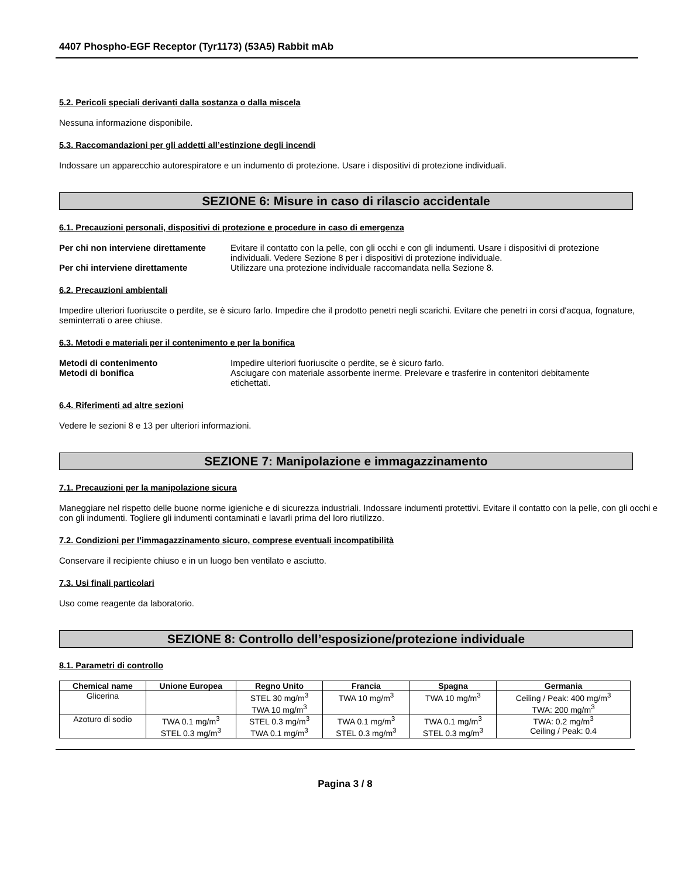4407 Phospho-EGF Receptor (Tyr1173) (53A5) Rabbit mAb
5.2. Pericoli speciali derivanti dalla sostanza o dalla miscela
Nessuna informazione disponibile.
5.3. Raccomandazioni per gli addetti all’estinzione degli incendi
Indossare un apparecchio autorespiratore e un indumento di protezione. Usare i dispositivi di protezione individuali.
SEZIONE 6: Misure in caso di rilascio accidentale
6.1. Precauzioni personali, dispositivi di protezione e procedure in caso di emergenza
Per chi non interviene direttamente Evitare il contatto con la pelle, con gli occhi e con gli indumenti. Usare i dispositivi di protezione individuali. Vedere Sezione 8 per i dispositivi di protezione individuale. Per chi interviene direttamente Utilizzare una protezione individuale raccomandata nella Sezione 8.
6.2. Precauzioni ambientali
Impedire ulteriori fuoriuscite o perdite, se è sicuro farlo. Impedire che il prodotto penetri negli scarichi. Evitare che penetri in corsi d'acqua, fognature, seminterrati o aree chiuse.
6.3. Metodi e materiali per il contenimento e per la bonifica
Metodi di contenimento Impedire ulteriori fuoriuscite o perdite, se è sicuro farlo. Metodi di bonifica Asciugare con materiale assorbente inerme. Prelevare e trasferire in contenitori debitamente etichettati.
6.4. Riferimenti ad altre sezioni
Vedere le sezioni 8 e 13 per ulteriori informazioni.
SEZIONE 7: Manipolazione e immagazzinamento
7.1. Precauzioni per la manipolazione sicura
Maneggiare nel rispetto delle buone norme igieniche e di sicurezza industriali. Indossare indumenti protettivi. Evitare il contatto con la pelle, con gli occhi e con gli indumenti. Togliere gli indumenti contaminati e lavarli prima del loro riutilizzo.
7.2. Condizioni per l’immagazzinamento sicuro, comprese eventuali incompatibilità
Conservare il recipiente chiuso e in un luogo ben ventilato e asciutto.
7.3. Usi finali particolari
Uso come reagente da laboratorio.
SEZIONE 8: Controllo dell’esposizione/protezione individuale
8.1. Parametri di controllo
| Chemical name | Unione Europea | Regno Unito | Francia | Spagna | Germania |
| --- | --- | --- | --- | --- | --- |
| Glicerina | | STEL 30 mg/m<sup>3</sup> TWA 10 mg/m<sup>3</sup> | TWA 10 mg/m<sup>3</sup> | TWA 10 mg/m<sup>3</sup> | Ceiling / Peak: 400 mg/m<sup>3</sup> TWA: 200 mg/m<sup>3</sup> |
| Azoturo di sodio | TWA 0.1 mg/m<sup>3</sup> STEL 0.3 mg/m<sup>3</sup> | STEL 0.3 mg/m<sup>3</sup> TWA 0.1 mg/m<sup>3</sup> | TWA 0.1 mg/m<sup>3</sup> STEL 0.3 mg/m<sup>3</sup> | TWA 0.1 mg/m<sup>3</sup> STEL 0.3 mg/m<sup>3</sup> | TWA: 0.2 mg/m<sup>3</sup> Ceiling / Peak: 0.4 |
Pagina 3 / 8